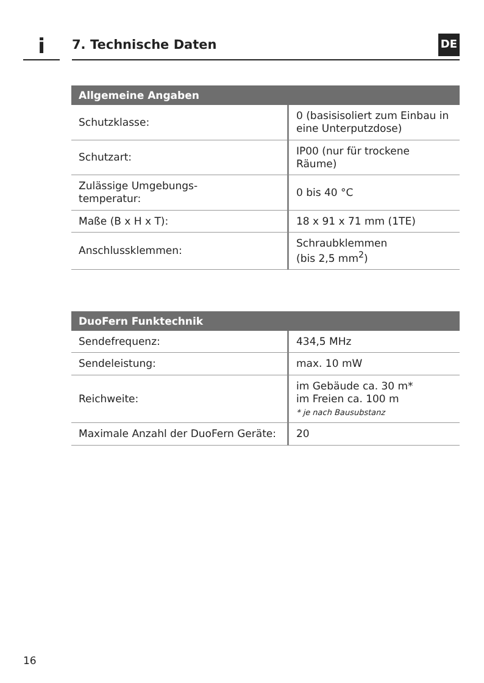i 7. Technische Daten DE
| Allgemeine Angaben | |
| --- | --- |
| Schutzklasse: | 0 (basisisoliert zum Einbau in eine Unterputzdose) |
| Schutzart: | IP00 (nur für trockene Räume) |
| Zulässige Umgebungs- temperatur: | 0 bis 40 °C |
| Maße (B x H x T): | 18 x 91 x 71 mm (1TE) |
| Anschlussklemmen: | Schraubklemmen (bis 2,5 mm<sup>2</sup>) |
| DuoFern Funktechnik | |
| --- | --- |
| Sendefrequenz: | 434,5 MHz |
| Sendeleistung: | max. 10 mW |
| Reichweite: | im Gebäude ca. 30 m* im Freien ca. 100 m * je nach Bausubstanz |
| Maximale Anzahl der DuoFern Geräte: | 20 |
16